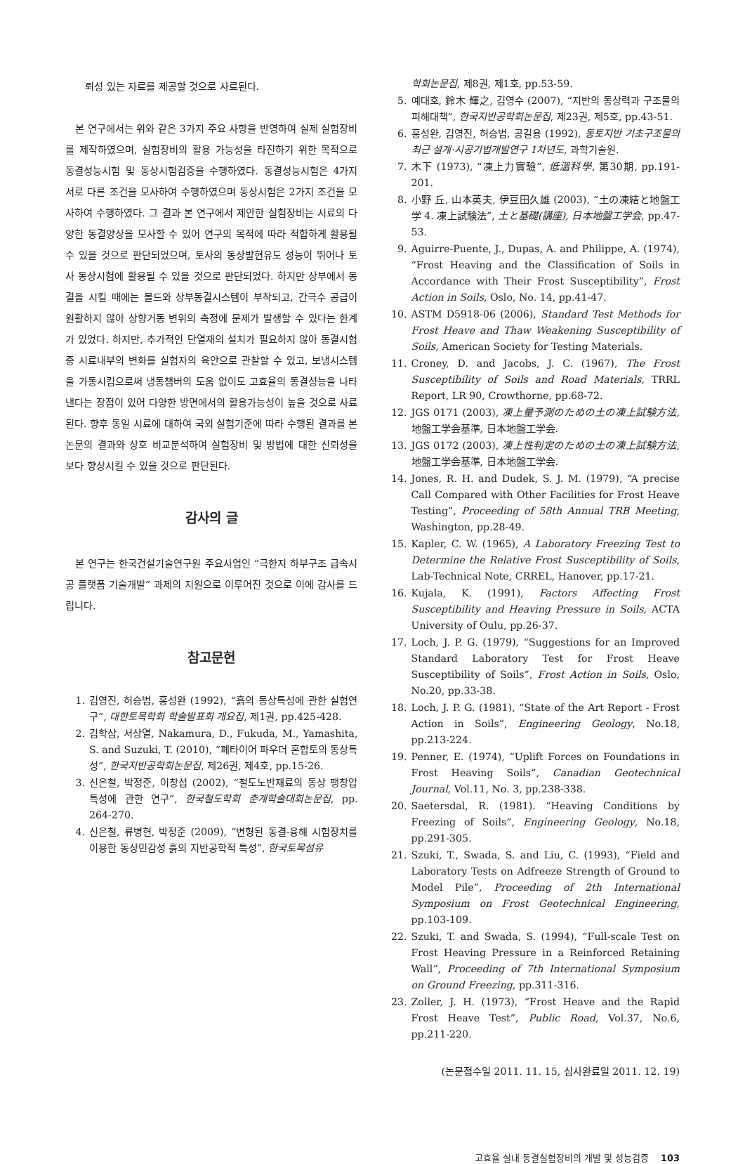뢰성 있는 자료를 제공할 것으로 사료된다.
본 연구에서는 위와 같은 3가지 주요 사항을 반영하여 실제 실험장비를 제작하였으며, 실험장비의 활용 가능성을 타진하기 위한 목적으로 동결성능시험 및 동상시험검증을 수행하였다. 동결성능시험은 4가지 서로 다른 조건을 모사하여 수행하였으며 동상시험은 2가지 조건을 모사하여 수행하였다. 그 결과 본 연구에서 제안한 실험장비는 시료의 다양한 동결양상을 모사할 수 있어 연구의 목적에 따라 적합하게 활용될 수 있을 것으로 판단되었으며, 토사의 동상발현유도 성능이 뛰어나 토사 동상시험에 활용될 수 있을 것으로 판단되었다. 하지만 상부에서 동결을 시킬 때에는 몰드와 상부동결시스템이 부착되고, 간극수 공급이 원활하지 않아 상향거동 변위의 측정에 문제가 발생할 수 있다는 한계가 있었다. 하지만, 추가적인 단열재의 설치가 필요하지 않아 동결시험 중 시료내부의 변화를 실험자의 육안으로 관찰할 수 있고, 보냉시스템을 가동시킴으로써 냉동챔버의 도움 없이도 고효율의 동결성능을 나타낸다는 장점이 있어 다양한 방면에서의 활용가능성이 높을 것으로 사료된다. 향후 동일 시료에 대하여 국외 실험기준에 따라 수행된 결과를 본 논문의 결과와 상호 비교분석하여 실험장비 및 방법에 대한 신뢰성을 보다 향상시킬 수 있을 것으로 판단된다.
감사의 글
본 연구는 한국건설기술연구원 주요사업인 “극한지 하부구조 급속시공 플랫폼 기술개발” 과제의 지원으로 이루어진 것으로 이에 감사를 드립니다.
참고문헌
1. 김영진, 허승범, 홍성완 (1992), “흙의 동상특성에 관한 실험연구”, 대한토목학회 학술발표회 개요집, 제1권, pp.425-428.
2. 김학삼, 서상열, Nakamura, D., Fukuda, M., Yamashita, S. and Suzuki, T. (2010), “폐타이어 파우더 혼합토의 동상특성”, 한국지반공학회논문집, 제26권, 제4호, pp.15-26.
3. 신은철, 박정준, 이창섭 (2002), “철도노반재료의 동상 팽창압 특성에 관한 연구”, 한국철도학회 춘계학술대회논문집, pp. 264-270.
4. 신은철, 류병현, 박정준 (2009), “변형된 동결-융해 시험장치를 이용한 동상민감성 흙의 지반공학적 특성”, 한국토목섬유
학회논문집, 제8권, 제1호, pp.53-59.
5. 예대호, 鈴木 輝之, 김영수 (2007), “지반의 동상력과 구조물의 피해대책”, 한국지반공학회논문집, 제23권, 제5호, pp.43-51.
6. 홍성완, 김영진, 허승범, 공길용 (1992), 동토지반 기초구조물의 최근 설계·시공기법개발연구 1차년도, 과학기술원.
7. 木下 (1973), “凍上力實驗”, 低溫科學, 第30期, pp.191-201.
8. 小野 丘, 山本英夫, 伊豆田久雄 (2003), “土の凍結と地盤工学 4. 凍上試験法”, 土と基礎(講座), 日本地盤工学会, pp.47-53.
9. Aguirre-Puente, J., Dupas, A. and Philippe, A. (1974), “Frost Heaving and the Classification of Soils in Accordance with Their Frost Susceptibility”, Frost Action in Soils, Oslo, No. 14, pp.41-47.
10. ASTM D5918-06 (2006), Standard Test Methods for Frost Heave and Thaw Weakening Susceptibility of Soils, American Society for Testing Materials.
11. Croney, D. and Jacobs, J. C. (1967), The Frost Susceptibility of Soils and Road Materials, TRRL Report, LR 90, Crowthorne, pp.68-72.
12. JGS 0171 (2003), 凍上量予測のための土の凍上試験方法, 地盤工学会基準, 日本地盤工学会.
13. JGS 0172 (2003), 凍上性判定のための土の凍上試験方法, 地盤工学会基準, 日本地盤工学会.
14. Jones, R. H. and Dudek, S. J. M. (1979), “A precise Call Compared with Other Facilities for Frost Heave Testing”, Proceeding of 58th Annual TRB Meeting, Washington, pp.28-49.
15. Kapler, C. W. (1965), A Laboratory Freezing Test to Determine the Relative Frost Susceptibility of Soils, Lab-Technical Note, CRREL, Hanover, pp.17-21.
16. Kujala, K. (1991), Factors Affecting Frost Susceptibility and Heaving Pressure in Soils, ACTA University of Oulu, pp.26-37.
17. Loch, J. P. G. (1979), “Suggestions for an Improved Standard Laboratory Test for Frost Heave Susceptibility of Soils”, Frost Action in Soils, Oslo, No.20, pp.33-38.
18. Loch, J. P. G. (1981), “State of the Art Report - Frost Action in Soils”, Engineering Geology, No.18, pp.213-224.
19. Penner, E. (1974), “Uplift Forces on Foundations in Frost Heaving Soils”, Canadian Geotechnical Journal, Vol.11, No. 3, pp.238-338.
20. Saetersdal, R. (1981). “Heaving Conditions by Freezing of Soils”, Engineering Geology, No.18, pp.291-305.
21. Szuki, T., Swada, S. and Liu, C. (1993), “Field and Laboratory Tests on Adfreeze Strength of Ground to Model Pile”, Proceeding of 2th International Symposium on Frost Geotechnical Engineering, pp.103-109.
22. Szuki, T. and Swada, S. (1994), “Full-scale Test on Frost Heaving Pressure in a Reinforced Retaining Wall”, Proceeding of 7th International Symposium on Ground Freezing, pp.311-316.
23. Zoller, J. H. (1973), “Frost Heave and the Rapid Frost Heave Test”, Public Road, Vol.37, No.6, pp.211-220.
(논문접수일 2011. 11. 15, 심사완료일 2011. 12. 19)
고효율 실내 동결실험장비의 개발 및 성능검증 103